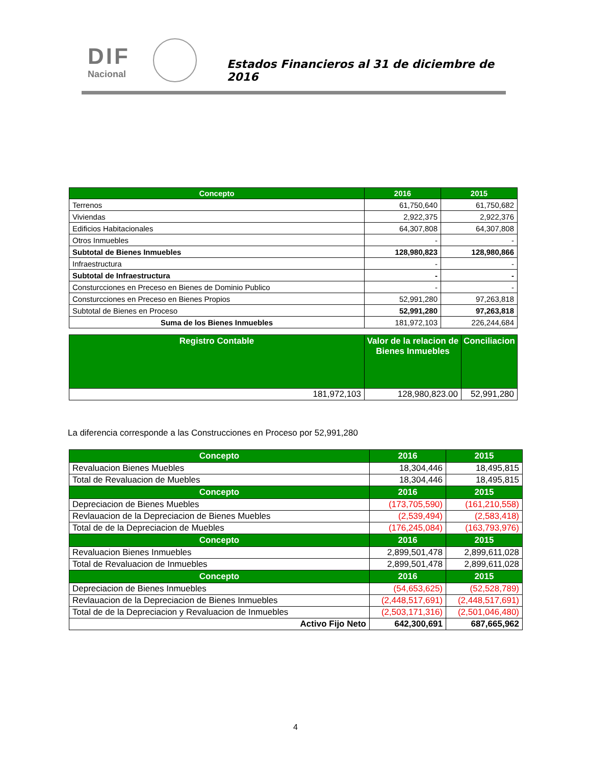DIF
Nacional
Estados Financieros al 31 de diciembre de 2016
| Concepto | 2016 | 2015 |
| --- | --- | --- |
| Terrenos | 61,750,640 | 61,750,682 |
| Viviendas | 2,922,375 | 2,922,376 |
| Edificios Habitacionales | 64,307,808 | 64,307,808 |
| Otros Inmuebles | - | - |
| Subtotal de Bienes Inmuebles | 128,980,823 | 128,980,866 |
| Infraestructura | - | - |
| Subtotal de Infraestructura | - | - |
| Consturcciones en Preceso en Bienes de Dominio Publico | - | - |
| Consturcciones en Preceso en Bienes Propios | 52,991,280 | 97,263,818 |
| Subtotal de Bienes en Proceso | 52,991,280 | 97,263,818 |
| Suma de los Bienes Inmuebles | 181,972,103 | 226,244,684 |
| Registro Contable | Valor de la relacion de Bienes Inmuebles | Conciliacion |
| --- | --- | --- |
| 181,972,103 | 128,980,823.00 | 52,991,280 |
La diferencia corresponde a las Construcciones en Proceso por 52,991,280
| Concepto | 2016 | 2015 |
| --- | --- | --- |
| Revaluacion Bienes Muebles | 18,304,446 | 18,495,815 |
| Total de Revaluacion de Muebles | 18,304,446 | 18,495,815 |
| Concepto | 2016 | 2015 |
| Depreciacion de Bienes Muebles | (173,705,590) | (161,210,558) |
| Revlauacion de la Depreciacion de Bienes Muebles | (2,539,494) | (2,583,418) |
| Total de de la Depreciacion de Muebles | (176,245,084) | (163,793,976) |
| Concepto | 2016 | 2015 |
| Revaluacion Bienes Inmuebles | 2,899,501,478 | 2,899,611,028 |
| Total de Revaluacion de Inmuebles | 2,899,501,478 | 2,899,611,028 |
| Concepto | 2016 | 2015 |
| Depreciacion de Bienes Inmuebles | (54,653,625) | (52,528,789) |
| Revlauacion de la Depreciacion de Bienes Inmuebles | (2,448,517,691) | (2,448,517,691) |
| Total de de la Depreciacion y Revaluacion de Inmuebles | (2,503,171,316) | (2,501,046,480) |
| Activo Fijo Neto | 642,300,691 | 687,665,962 |
4